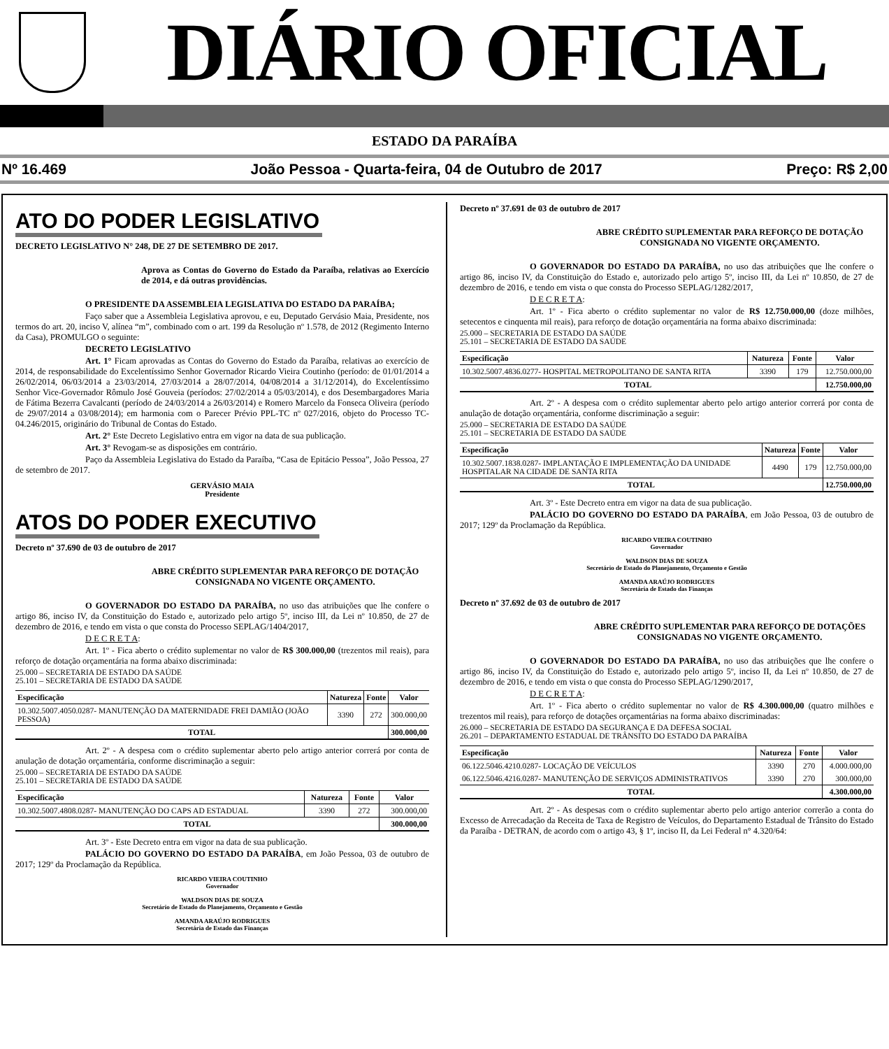DIÁRIO OFICIAL
ESTADO DA PARAÍBA
Nº 16.469 João Pessoa - Quarta-feira, 04 de Outubro de 2017 Preço: R$ 2,00
ATO DO PODER LEGISLATIVO
DECRETO LEGISLATIVO N° 248, DE 27 DE SETEMBRO DE 2017.
Aprova as Contas do Governo do Estado da Paraíba, relativas ao Exercício de 2014, e dá outras providências.
O PRESIDENTE DA ASSEMBLEIA LEGISLATIVA DO ESTADO DA PARAÍBA;
Faço saber que a Assembleia Legislativa aprovou, e eu, Deputado Gervásio Maia, Presidente, nos termos do art. 20, inciso V, alínea “m”, combinado com o art. 199 da Resolução nº 1.578, de 2012 (Regimento Interno da Casa), PROMULGO o seguinte:
DECRETO LEGISLATIVO
Art. 1° Ficam aprovadas as Contas do Governo do Estado da Paraíba, relativas ao exercício de 2014, de responsabilidade do Excelentíssimo Senhor Governador Ricardo Vieira Coutinho (período: de 01/01/2014 a 26/02/2014, 06/03/2014 a 23/03/2014, 27/03/2014 a 28/07/2014, 04/08/2014 a 31/12/2014), do Excelentíssimo Senhor Vice-Governador Rômulo José Gouveia (períodos: 27/02/2014 a 05/03/2014), e dos Desembargadores Maria de Fátima Bezerra Cavalcanti (período de 24/03/2014 a 26/03/2014) e Romero Marcelo da Fonseca Oliveira (período de 29/07/2014 a 03/08/2014); em harmonia com o Parecer Prévio PPL-TC nº 027/2016, objeto do Processo TC- 04.246/2015, originário do Tribunal de Contas do Estado.
Art. 2° Este Decreto Legislativo entra em vigor na data de sua publicação.
Art. 3° Revogam-se as disposições em contrário.
Paço da Assembleia Legislativa do Estado da Paraíba, “Casa de Epitácio Pessoa”, João Pessoa, 27 de setembro de 2017.
GERVÁSIO MAIA
Presidente
ATOS DO PODER EXECUTIVO
Decreto nº 37.690 de 03 de outubro de 2017
ABRE CRÉDITO SUPLEMENTAR PARA REFORÇO DE DOTAÇÃO CONSIGNADA NO VIGENTE ORÇAMENTO.
O GOVERNADOR DO ESTADO DA PARAÍBA, no uso das atribuições que lhe confere o artigo 86, inciso IV, da Constituição do Estado e, autorizado pelo artigo 5º, inciso III, da Lei nº 10.850, de 27 de dezembro de 2016, e tendo em vista o que consta do Processo SEPLAG/1404/2017,
D E C R E T A:
Art. 1º - Fica aberto o crédito suplementar no valor de R$ 300.000,00 (trezentos mil reais), para reforço de dotação orçamentária na forma abaixo discriminada:
25.000 – SECRETARIA DE ESTADO DA SAÚDE
25.101 – SECRETARIA DE ESTADO DA SAÚDE
| Especificação | Natureza | Fonte | Valor |
| --- | --- | --- | --- |
| 10.302.5007.4050.0287- MANUTENÇÃO DA MATERNIDADE FREI DAMIÃO (JOÃO PESSOA) | 3390 | 272 | 300.000,00 |
| TOTAL | | | 300.000,00 |
Art. 2º - A despesa com o crédito suplementar aberto pelo artigo anterior correrá por conta de anulação de dotação orçamentária, conforme discriminação a seguir:
25.000 – SECRETARIA DE ESTADO DA SAÚDE
25.101 – SECRETARIA DE ESTADO DA SAÚDE
| Especificação | Natureza | Fonte | Valor |
| --- | --- | --- | --- |
| 10.302.5007.4808.0287- MANUTENÇÃO DO CAPS AD ESTADUAL | 3390 | 272 | 300.000,00 |
| TOTAL | | | 300.000,00 |
Art. 3º - Este Decreto entra em vigor na data de sua publicação.
PALÁCIO DO GOVERNO DO ESTADO DA PARAÍBA, em João Pessoa, 03 de outubro de 2017; 129º da Proclamação da República.
RICARDO VIEIRA COUTINHO
Governador
WALDSON DIAS DE SOUZA
Secretário de Estado do Planejamento, Orçamento e Gestão
AMANDA ARAÚJO RODRIGUES
Secretária de Estado das Finanças
Decreto nº 37.691 de 03 de outubro de 2017
ABRE CRÉDITO SUPLEMENTAR PARA REFORÇO DE DOTAÇÃO CONSIGNADA NO VIGENTE ORÇAMENTO.
O GOVERNADOR DO ESTADO DA PARAÍBA, no uso das atribuições que lhe confere o artigo 86, inciso IV, da Constituição do Estado e, autorizado pelo artigo 5º, inciso III, da Lei nº 10.850, de 27 de dezembro de 2016, e tendo em vista o que consta do Processo SEPLAG/1282/2017,
D E C R E T A:
Art. 1º - Fica aberto o crédito suplementar no valor de R$ 12.750.000,00 (doze milhões, setecentos e cinquenta mil reais), para reforço de dotação orçamentária na forma abaixo discriminada:
25.000 – SECRETARIA DE ESTADO DA SAÚDE
25.101 – SECRETARIA DE ESTADO DA SAÚDE
| Especificação | Natureza | Fonte | Valor |
| --- | --- | --- | --- |
| 10.302.5007.4836.0277- HOSPITAL METROPOLITANO DE SANTA RITA | 3390 | 179 | 12.750.000,00 |
| TOTAL | | | 12.750.000,00 |
Art. 2º - A despesa com o crédito suplementar aberto pelo artigo anterior correrá por conta de anulação de dotação orçamentária, conforme discriminação a seguir:
25.000 – SECRETARIA DE ESTADO DA SAÚDE
25.101 – SECRETARIA DE ESTADO DA SAÚDE
| Especificação | Natureza | Fonte | Valor |
| --- | --- | --- | --- |
| 10.302.5007.1838.0287- IMPLANTAÇÃO E IMPLEMENTAÇÃO DA UNIDADE HOSPITALAR NA CIDADE DE SANTA RITA | 4490 | 179 | 12.750.000,00 |
| TOTAL | | | 12.750.000,00 |
Art. 3º - Este Decreto entra em vigor na data de sua publicação.
PALÁCIO DO GOVERNO DO ESTADO DA PARAÍBA, em João Pessoa, 03 de outubro de 2017; 129º da Proclamação da República.
RICARDO VIEIRA COUTINHO
Governador
WALDSON DIAS DE SOUZA
Secretário de Estado do Planejamento, Orçamento e Gestão
AMANDA ARAÚJO RODRIGUES
Secretária de Estado das Finanças
Decreto nº 37.692 de 03 de outubro de 2017
ABRE CRÉDITO SUPLEMENTAR PARA REFORÇO DE DOTAÇÕES CONSIGNADAS NO VIGENTE ORÇAMENTO.
O GOVERNADOR DO ESTADO DA PARAÍBA, no uso das atribuições que lhe confere o artigo 86, inciso IV, da Constituição do Estado e, autorizado pelo artigo 5º, inciso II, da Lei nº 10.850, de 27 de dezembro de 2016, e tendo em vista o que consta do Processo SEPLAG/1290/2017,
D E C R E T A:
Art. 1º - Fica aberto o crédito suplementar no valor de R$ 4.300.000,00 (quatro milhões e trezentos mil reais), para reforço de dotações orçamentárias na forma abaixo discriminadas:
26.000 – SECRETARIA DE ESTADO DA SEGURANÇA E DA DEFESA SOCIAL
26.201 – DEPARTAMENTO ESTADUAL DE TRÂNSITO DO ESTADO DA PARAÍBA
| Especificação | Natureza | Fonte | Valor |
| --- | --- | --- | --- |
| 06.122.5046.4210.0287- LOCAÇÃO DE VEÍCULOS | 3390 | 270 | 4.000.000,00 |
| 06.122.5046.4216.0287- MANUTENÇÃO DE SERVIÇOS ADMINISTRATIVOS | 3390 | 270 | 300.000,00 |
| TOTAL | | | 4.300.000,00 |
Art. 2º - As despesas com o crédito suplementar aberto pelo artigo anterior correrão a conta do Excesso de Arrecadação da Receita de Taxa de Registro de Veículos, do Departamento Estadual de Trânsito do Estado da Paraíba - DETRAN, de acordo com o artigo 43, § 1º, inciso II, da Lei Federal n° 4.320/64: